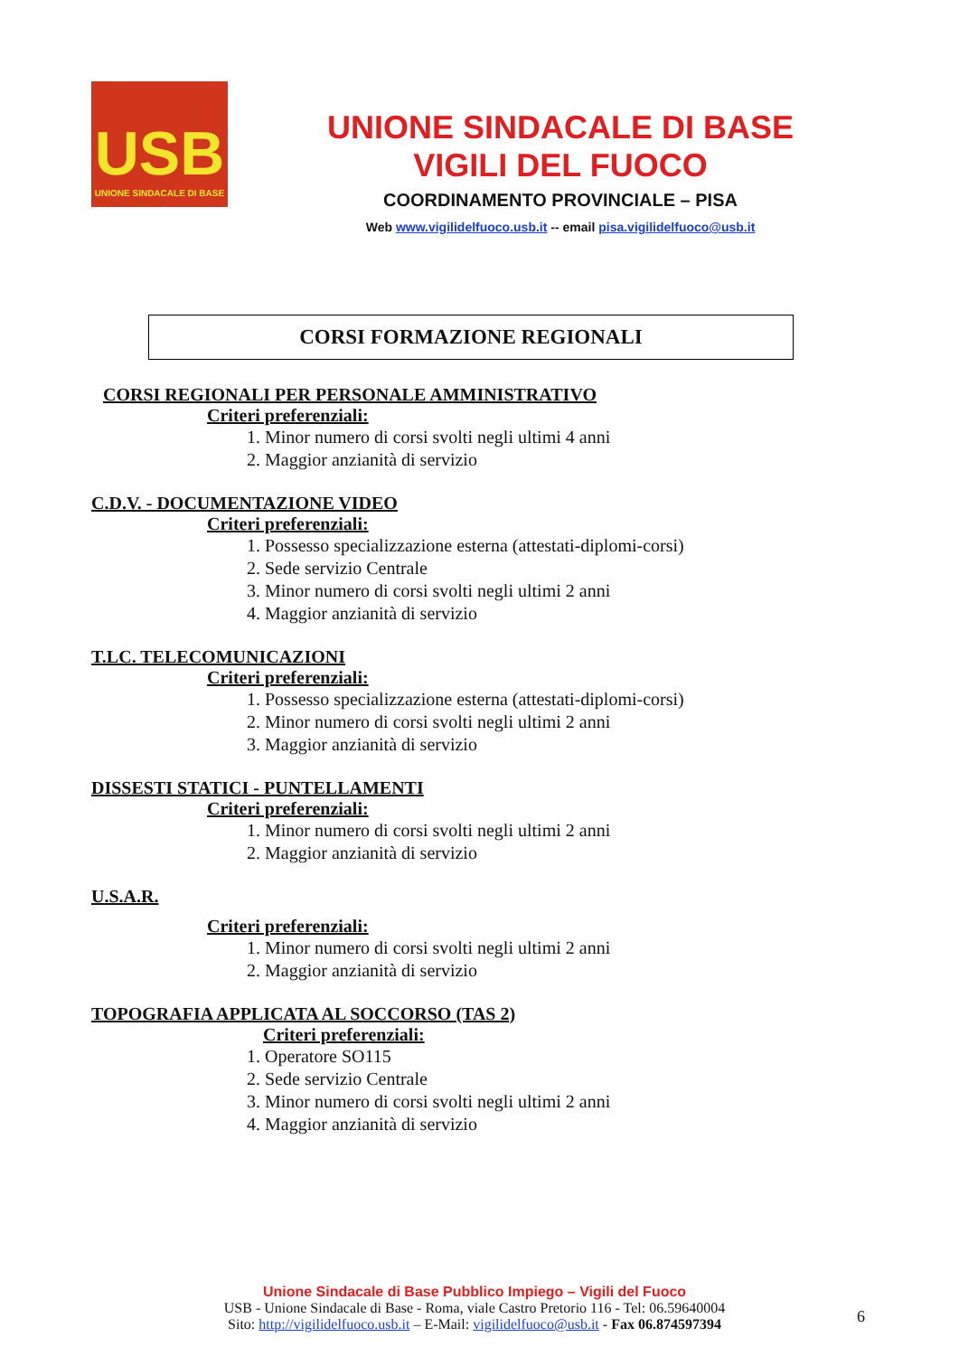USB
UNIONE SINDACALE DI BASE
UNIONE SINDACALE DI BASE
VIGILI DEL FUOCO
COORDINAMENTO PROVINCIALE – PISA
Web www.vigilidelfuoco.usb.it -- email pisa.vigilidelfuoco@usb.it
CORSI FORMAZIONE REGIONALI
CORSI REGIONALI PER PERSONALE AMMINISTRATIVO
Criteri preferenziali:
1. Minor numero di corsi svolti negli ultimi 4 anni
2. Maggior anzianità di servizio
C.D.V. - DOCUMENTAZIONE VIDEO
Criteri preferenziali:
1. Possesso specializzazione esterna (attestati-diplomi-corsi)
2. Sede servizio Centrale
3. Minor numero di corsi svolti negli ultimi 2 anni
4. Maggior anzianità di servizio
T.LC. TELECOMUNICAZIONI
Criteri preferenziali:
1. Possesso specializzazione esterna (attestati-diplomi-corsi)
2. Minor numero di corsi svolti negli ultimi 2 anni
3. Maggior anzianità di servizio
DISSESTI STATICI - PUNTELLAMENTI
Criteri preferenziali:
1. Minor numero di corsi svolti negli ultimi 2 anni
2. Maggior anzianità di servizio
U.S.A.R.
Criteri preferenziali:
1. Minor numero di corsi svolti negli ultimi 2 anni
2. Maggior anzianità di servizio
TOPOGRAFIA APPLICATA AL SOCCORSO (TAS 2)
Criteri preferenziali:
1. Operatore SO115
2. Sede servizio Centrale
3. Minor numero di corsi svolti negli ultimi 2 anni
4. Maggior anzianità di servizio
Unione Sindacale di Base Pubblico Impiego – Vigili del Fuoco
USB - Unione Sindacale di Base - Roma, viale Castro Pretorio 116 - Tel: 06.59640004
Sito: http://vigilidelfuoco.usb.it – E-Mail: vigilidelfuoco@usb.it - Fax 06.874597394
6